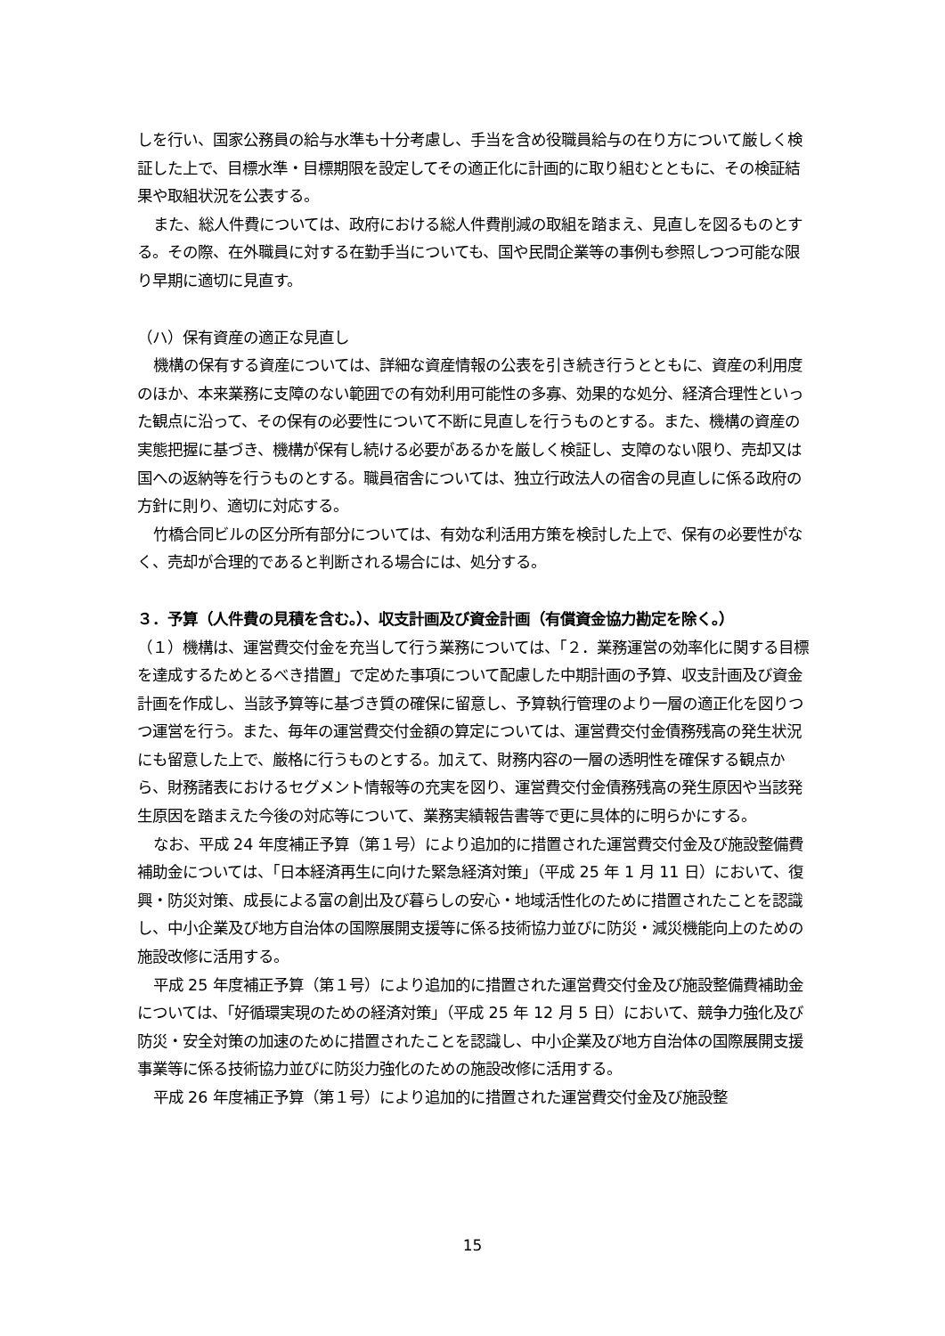しを行い、国家公務員の給与水準も十分考慮し、手当を含め役職員給与の在り方について厳しく検証した上で、目標水準・目標期限を設定してその適正化に計画的に取り組むとともに、その検証結果や取組状況を公表する。
また、総人件費については、政府における総人件費削減の取組を踏まえ、見直しを図るものとする。その際、在外職員に対する在勤手当についても、国や民間企業等の事例も参照しつつ可能な限り早期に適切に見直す。
（ハ）保有資産の適正な見直し
機構の保有する資産については、詳細な資産情報の公表を引き続き行うとともに、資産の利用度のほか、本来業務に支障のない範囲での有効利用可能性の多寡、効果的な処分、経済合理性といった観点に沿って、その保有の必要性について不断に見直しを行うものとする。また、機構の資産の実態把握に基づき、機構が保有し続ける必要があるかを厳しく検証し、支障のない限り、売却又は国への返納等を行うものとする。職員宿舎については、独立行政法人の宿舎の見直しに係る政府の方針に則り、適切に対応する。
竹橋合同ビルの区分所有部分については、有効な利活用方策を検討した上で、保有の必要性がなく、売却が合理的であると判断される場合には、処分する。
３．予算（人件費の見積を含む。）、収支計画及び資金計画（有償資金協力勘定を除く。）
（１）機構は、運営費交付金を充当して行う業務については、「２．業務運営の効率化に関する目標を達成するためとるべき措置」で定めた事項について配慮した中期計画の予算、収支計画及び資金計画を作成し、当該予算等に基づき質の確保に留意し、予算執行管理のより一層の適正化を図りつつ運営を行う。また、毎年の運営費交付金額の算定については、運営費交付金債務残高の発生状況にも留意した上で、厳格に行うものとする。加えて、財務内容の一層の透明性を確保する観点から、財務諸表におけるセグメント情報等の充実を図り、運営費交付金債務残高の発生原因や当該発生原因を踏まえた今後の対応等について、業務実績報告書等で更に具体的に明らかにする。
なお、平成 24 年度補正予算（第１号）により追加的に措置された運営費交付金及び施設整備費補助金については、「日本経済再生に向けた緊急経済対策」（平成 25 年 1 月 11 日）において、復興・防災対策、成長による富の創出及び暮らしの安心・地域活性化のために措置されたことを認識し、中小企業及び地方自治体の国際展開支援等に係る技術協力並びに防災・減災機能向上のための施設改修に活用する。
平成 25 年度補正予算（第１号）により追加的に措置された運営費交付金及び施設整備費補助金については、「好循環実現のための経済対策」（平成 25 年 12 月 5 日）において、競争力強化及び防災・安全対策の加速のために措置されたことを認識し、中小企業及び地方自治体の国際展開支援事業等に係る技術協力並びに防災力強化のための施設改修に活用する。
平成 26 年度補正予算（第１号）により追加的に措置された運営費交付金及び施設整
15